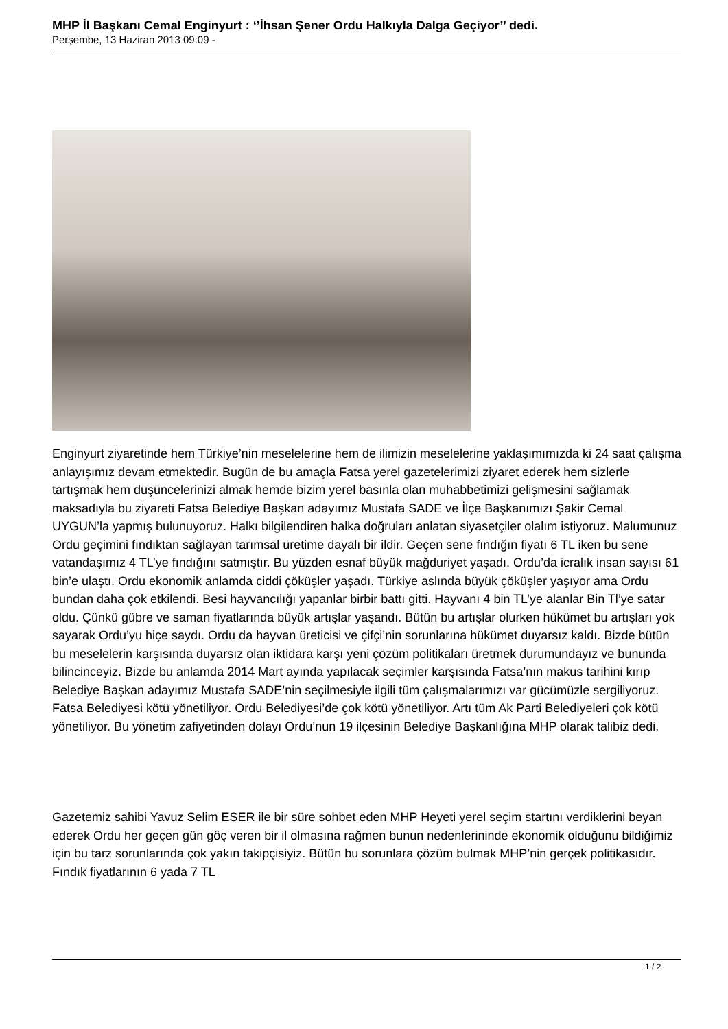MHP İl Başkanı Cemal Enginyurt : ‘’İhsan Şener Ordu Halkıyla Dalga Geçiyor’’ dedi.
Perşembe, 13 Haziran 2013 09:09 -
Enginyurt ziyaretinde hem Türkiye’nin meselelerine hem de ilimizin meselelerine yaklaşımımızda ki 24 saat çalışma anlayışımız devam etmektedir. Bugün de bu amaçla Fatsa yerel gazetelerimizi ziyaret ederek hem sizlerle tartışmak hem düşüncelerinizi almak hemde bizim yerel basınla olan muhabbetimizi gelişmesini sağlamak maksadıyla bu ziyareti Fatsa Belediye Başkan adayımız Mustafa SADE ve İlçe Başkanımızı Şakir Cemal UYGUN’la yapmış bulunuyoruz. Halkı bilgilendiren halka doğruları anlatan siyasetçiler olalım istiyoruz. Malumunuz Ordu geçimini fındıktan sağlayan tarımsal üretime dayalı bir ildir. Geçen sene fındığın fiyatı 6 TL iken bu sene vatandaşımız 4 TL’ye fındığını satmıştır. Bu yüzden esnaf büyük mağduriyet yaşadı. Ordu’da icralık insan sayısı 61 bin’e ulaştı. Ordu ekonomik anlamda ciddi çöküşler yaşadı. Türkiye aslında büyük çöküşler yaşıyor ama Ordu bundan daha çok etkilendi. Besi hayvancılığı yapanlar birbir battı gitti. Hayvanı 4 bin TL’ye alanlar Bin Tl’ye satar oldu. Çünkü gübre ve saman fiyatlarında büyük artışlar yaşandı. Bütün bu artışlar olurken hükümet bu artışları yok sayarak Ordu’yu hiçe saydı. Ordu da hayvan üreticisi ve çifçi’nin sorunlarına hükümet duyarsız kaldı. Bizde bütün bu meselelerin karşısında duyarsız olan iktidara karşı yeni çözüm politikaları üretmek durumundayız ve bununda bilincinceyiz. Bizde bu anlamda 2014 Mart ayında yapılacak seçimler karşısında Fatsa’nın makus tarihini kırıp Belediye Başkan adayımız Mustafa SADE’nin seçilmesiyle ilgili tüm çalışmalarımızı var gücümüzle sergiliyoruz. Fatsa Belediyesi kötü yönetiliyor. Ordu Belediyesi’de çok kötü yönetiliyor. Artı tüm Ak Parti Belediyeleri çok kötü yönetiliyor. Bu yönetim zafiyetinden dolayı Ordu’nun 19 ilçesinin Belediye Başkanlığına MHP olarak talibiz dedi.
Gazetemiz sahibi Yavuz Selim ESER ile bir süre sohbet eden MHP Heyeti yerel seçim startını verdiklerini beyan ederek Ordu her geçen gün göç veren bir il olmasına rağmen bunun nedenlerininde ekonomik olduğunu bildiğimiz için bu tarz sorunlarında çok yakın takipçisiyiz. Bütün bu sorunlara çözüm bulmak MHP’nin gerçek politikasıdır. Fındık fiyatlarının 6 yada 7 TL
1 / 2